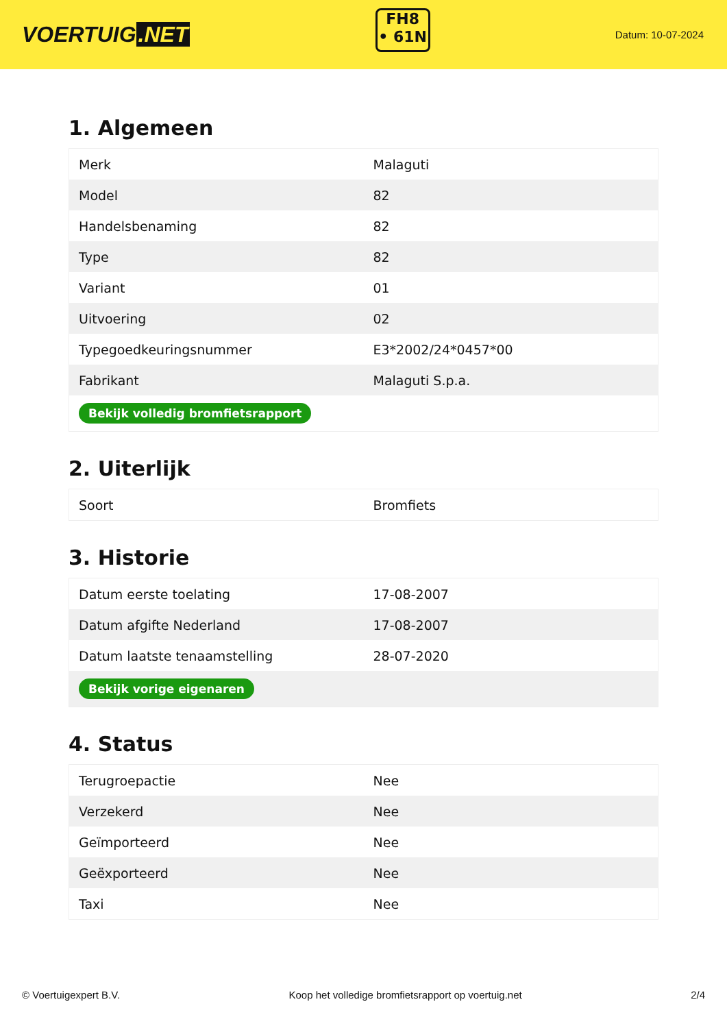VOERTUIG.NET
FH8
• 61N
Datum: 10-07-2024
1. Algemeen
| Merk | Malaguti |
| Model | 82 |
| Handelsbenaming | 82 |
| Type | 82 |
| Variant | 01 |
| Uitvoering | 02 |
| Typegoedkeuringsnummer | E3*2002/24*0457*00 |
| Fabrikant | Malaguti S.p.a. |
| Bekijk volledig bromfietsrapport | |
2. Uiterlijk
| Soort | Bromfiets |
3. Historie
| Datum eerste toelating | 17-08-2007 |
| Datum afgifte Nederland | 17-08-2007 |
| Datum laatste tenaamstelling | 28-07-2020 |
| Bekijk vorige eigenaren | |
4. Status
| Terugroepactie | Nee |
| Verzekerd | Nee |
| Geïmporteerd | Nee |
| Geëxporteerd | Nee |
| Taxi | Nee |
© Voertuigexpert B.V. Koop het volledige bromfietsrapport op voertuig.net 2/4